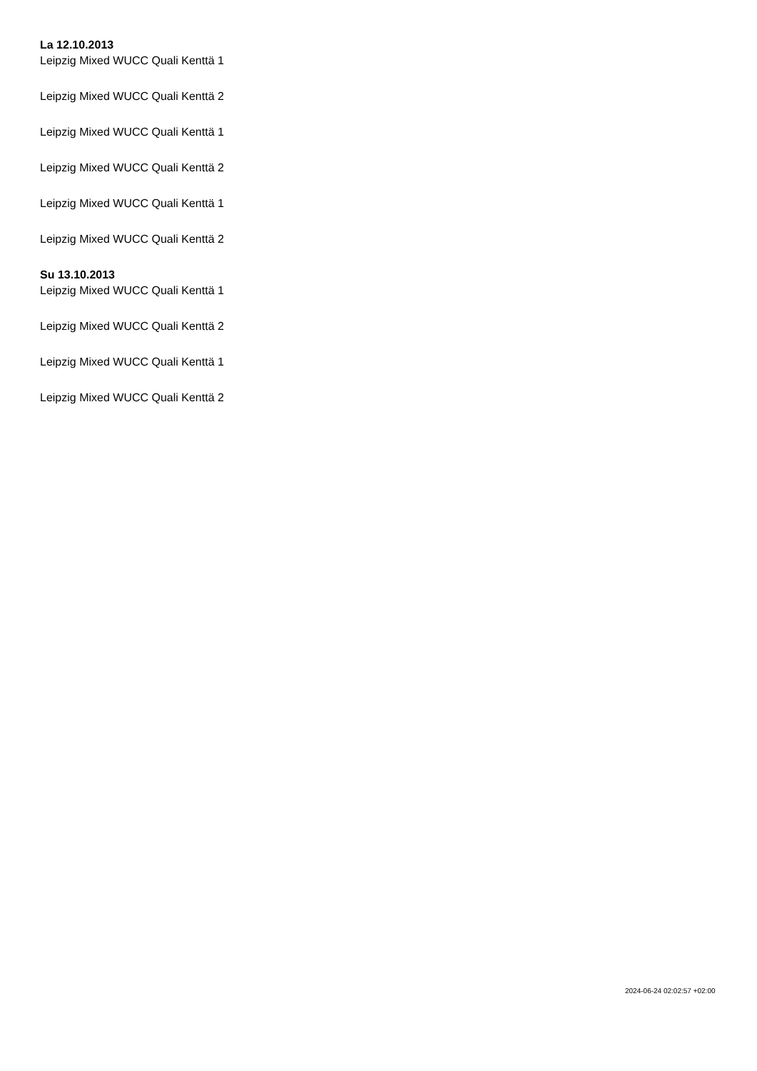La 12.10.2013
Leipzig Mixed WUCC Quali Kenttä 1
Leipzig Mixed WUCC Quali Kenttä 2
Leipzig Mixed WUCC Quali Kenttä 1
Leipzig Mixed WUCC Quali Kenttä 2
Leipzig Mixed WUCC Quali Kenttä 1
Leipzig Mixed WUCC Quali Kenttä 2
Su 13.10.2013
Leipzig Mixed WUCC Quali Kenttä 1
Leipzig Mixed WUCC Quali Kenttä 2
Leipzig Mixed WUCC Quali Kenttä 1
Leipzig Mixed WUCC Quali Kenttä 2
2024-06-24 02:02:57 +02:00